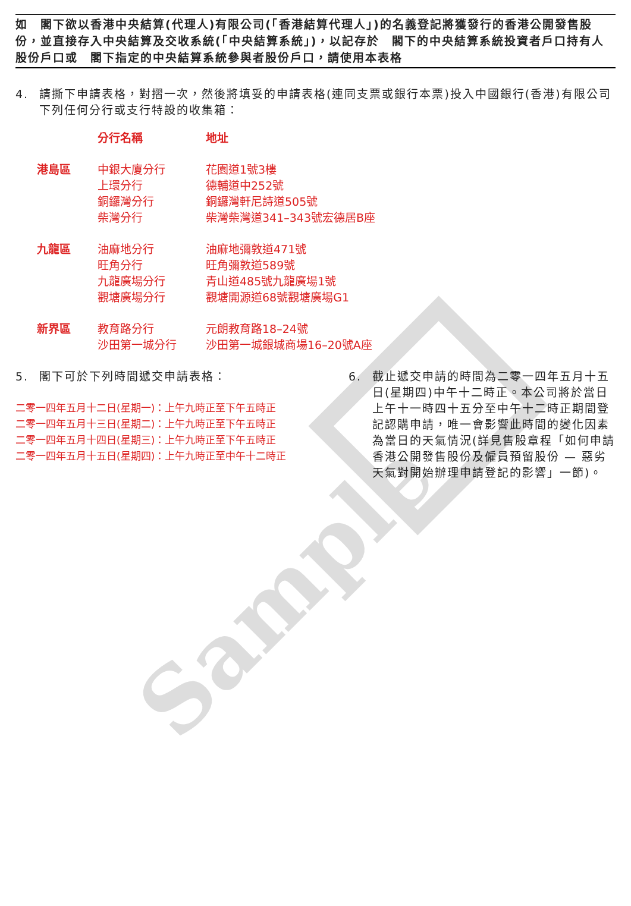Sample
如　閣下欲以香港中央結算(代理人)有限公司(「香港結算代理人」)的名義登記將獲發行的香港公開發售股份，並直接存入中央結算及交收系統(「中央結算系統」)，以記存於　閣下的中央結算系統投資者戶口持有人股份戶口或　閣下指定的中央結算系統參與者股份戶口，請使用本表格
4. 請撕下申請表格，對摺一次，然後將填妥的申請表格(連同支票或銀行本票)投入中國銀行(香港)有限公司下列任何分行或支行特設的收集箱：
| | 分行名稱 | 地址 |
| --- | --- | --- |
| 港島區 | 中銀大廈分行 | 花園道1號3樓 |
| | 上環分行 | 德輔道中252號 |
| | 銅鑼灣分行 | 銅鑼灣軒尼詩道505號 |
| | 柴灣分行 | 柴灣柴灣道341–343號宏德居B座 |
| 九龍區 | 油麻地分行 | 油麻地彌敦道471號 |
| | 旺角分行 | 旺角彌敦道589號 |
| | 九龍廣場分行 | 青山道485號九龍廣場1號 |
| | 觀塘廣場分行 | 觀塘開源道68號觀塘廣場G1 |
| 新界區 | 教育路分行 | 元朗教育路18–24號 |
| | 沙田第一城分行 | 沙田第一城銀城商場16–20號A座 |
5. 閣下可於下列時間遞交申請表格：
二零一四年五月十二日(星期一)：上午九時正至下午五時正
二零一四年五月十三日(星期二)：上午九時正至下午五時正
二零一四年五月十四日(星期三)：上午九時正至下午五時正
二零一四年五月十五日(星期四)：上午九時正至中午十二時正
6. 截止遞交申請的時間為二零一四年五月十五日(星期四)中午十二時正。本公司將於當日上午十一時四十五分至中午十二時正期間登記認購申請，唯一會影響此時間的變化因素為當日的天氣情況(詳見售股章程「如何申請香港公開發售股份及僱員預留股份 — 惡劣天氣對開始辦理申請登記的影響」一節)。